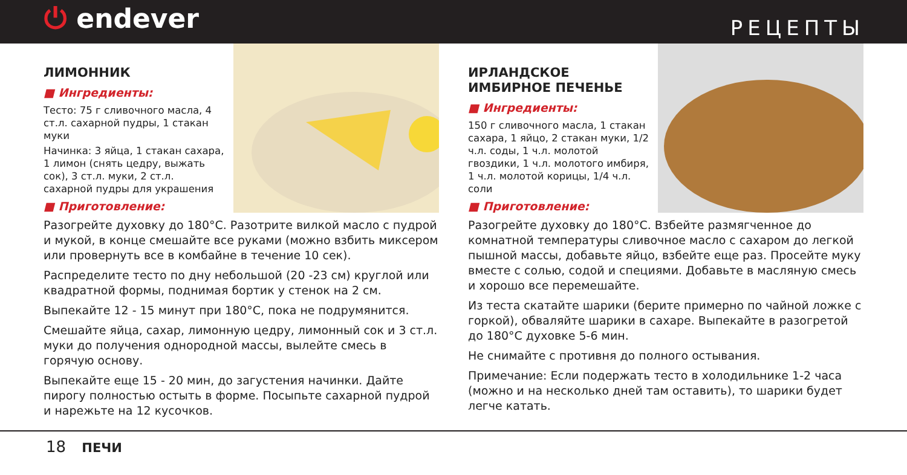⏻ endever
РЕЦЕПТЫ
ЛИМОННИК
■ Ингредиенты:
Тесто: 75 г сливочного масла, 4 ст.л. сахарной пудры, 1 стакан муки
Начинка: 3 яйца, 1 стакан сахара, 1 лимон (снять цедру, выжать сок), 3 ст.л. муки, 2 ст.л. сахарной пудры для украшения
■ Приготовление:
Разогрейте духовку до 180°C. Разотрите вилкой масло с пудрой и мукой, в конце смешайте все руками (можно взбить миксером или провернуть все в комбайне в течение 10 сек).
Распределите тесто по дну небольшой (20 -23 см) круглой или квадратной формы, поднимая бортик у стенок на 2 см.
Выпекайте 12 - 15 минут при 180°C, пока не подрумянится.
Смешайте яйца, сахар, лимонную цедру, лимонный сок и 3 ст.л. муки до получения однородной массы, вылейте смесь в горячую основу.
Выпекайте еще 15 - 20 мин, до загустения начинки. Дайте пирогу полностью остыть в форме. Посыпьте сахарной пудрой и нарежьте на 12 кусочков.
ИРЛАНДСКОЕ ИМБИРНОЕ ПЕЧЕНЬЕ
■ Ингредиенты:
150 г сливочного масла, 1 стакан сахара, 1 яйцо, 2 стакан муки, 1/2 ч.л. соды, 1 ч.л. молотой гвоздики, 1 ч.л. молотого имбиря, 1 ч.л. молотой корицы, 1/4 ч.л. соли
■ Приготовление:
Разогрейте духовку до 180°C. Взбейте размягченное до комнатной температуры сливочное масло с сахаром до легкой пышной массы, добавьте яйцо, взбейте еще раз. Просейте муку вместе с солью, содой и специями. Добавьте в масляную смесь и хорошо все перемешайте.
Из теста скатайте шарики (берите примерно по чайной ложке с горкой), обваляйте шарики в сахаре. Выпекайте в разогретой до 180°C духовке 5-6 мин.
Не снимайте с противня до полного остывания.
Примечание: Если подержать тесто в холодильнике 1-2 часа (можно и на несколько дней там оставить), то шарики будет легче катать.
18 ПЕЧИ